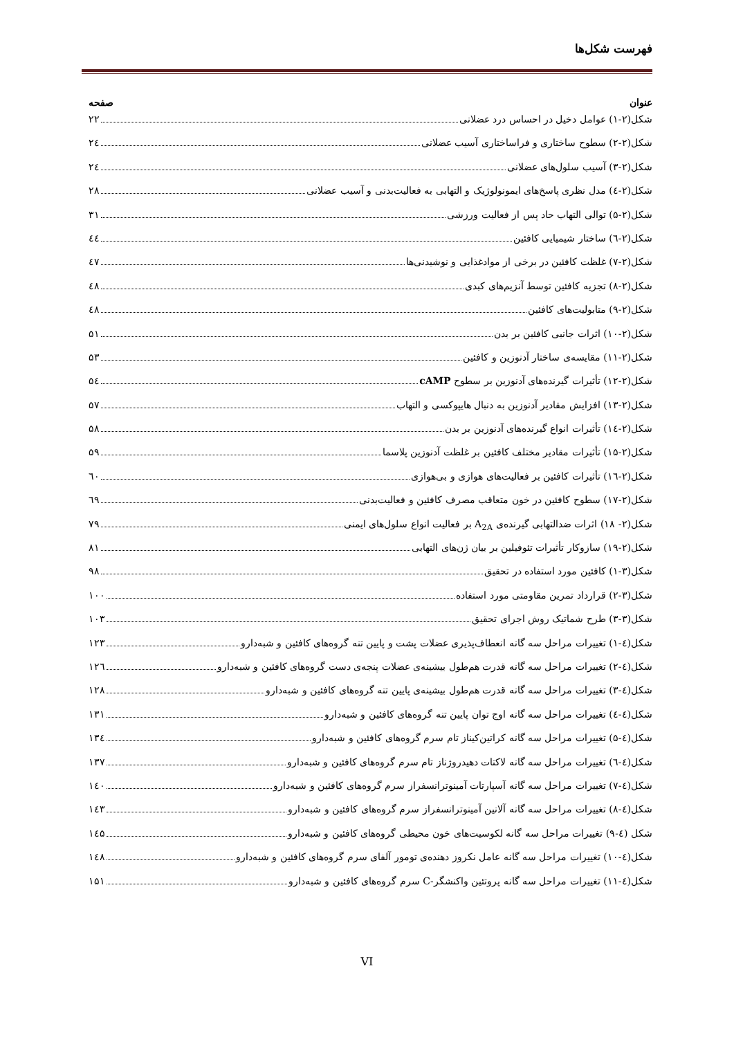فهرست شکل‌ها
عنوان صفحه
شکل(۲-۱) عوامل دخیل در احساس درد عضلانی ۲۲
شکل(۲-۲) سطوح ساختاری و فراساختاری آسیب عضلانی ۲٤
شکل(۲-۳) آسیب سلول‌های عضلانی ۲٤
شکل(۲-٤) مدل نظری پاسخ‌های ایمونولوژیک و التهابی به فعالیت‌بدنی و آسیب عضلانی ۲۸
شکل(۲-۵) توالی التهاب حاد پس از فعالیت ورزشی ۳۱
شکل(۲-٦) ساختار شیمیایی کافئین ٤٤
شکل(۲-۷) غلظت کافئین در برخی از موادغذایی و نوشیدنی‌ها ٤۷
شکل(۲-۸) تجزیه کافئین توسط آنزیم‌های کبدی ٤۸
شکل(۲-۹) متابولیت‌های کافئین ٤۸
شکل(۲-۱۰) اثرات جانبی کافئین بر بدن ۵۱
شکل(۲-۱۱) مقایسه‌ی ساختار آدنوزین و کافئین ۵۳
شکل(۲-۱۲) تأثیرات گیرنده‌های آدنوزین بر سطوح cAMP ۵٤
شکل(۲-۱۳) افزایش مقادیر آدنوزین به دنبال هایپوکسی و التهاب ۵۷
شکل(۲-۱٤) تأثیرات انواع گیرنده‌های آدنوزین بر بدن ۵۸
شکل(۲-۱۵) تأثیرات مقادیر مختلف کافئین بر غلظت آدنوزین پلاسما ۵۹
شکل(۲-۱٦) تأثیرات کافئین بر فعالیت‌های هوازی و بی‌هوازی ٦۰
شکل(۲-۱۷) سطوح کافئین در خون متعاقب مصرف کافئین و فعالیت‌بدنی ٦۹
شکل(۲- ۱۸) اثرات ضدالتهابی گیرنده‌ی A<sub>2A</sub> بر فعالیت انواع سلول‌های ایمنی ۷۹
شکل(۲-۱۹) سازوکار تأثیرات تئوفیلین بر بیان ژن‌های التهابی ۸۱
شکل(۳-۱) کافئین مورد استفاده در تحقیق ۹۸
شکل(۳-۲) قرارداد تمرین مقاومتی مورد استفاده ۱۰۰
شکل(۳-۳) طرح شماتیک روش اجرای تحقیق ۱۰۳
شکل(٤-۱) تغییرات مراحل سه گانه انعطاف‌پذیری عضلات پشت و پایین تنه گروه‌های کافئین و شبه‌دارو ۱۲۳
شکل(٤-۲) تغییرات مراحل سه گانه قدرت هم‌طول بیشینه‌ی عضلات پنجه‌ی دست گروه‌های کافئین و شبه‌دارو ۱۲٦
شکل(٤-۳) تغییرات مراحل سه گانه قدرت هم‌طول بیشینه‌ی پایین تنه گروه‌های کافئین و شبه‌دارو ۱۲۸
شکل(٤-٤) تغییرات مراحل سه گانه اوج توان پایین تنه گروه‌های کافئین و شبه‌دارو ۱۳۱
شکل(٤-۵) تغییرات مراحل سه گانه کراتین‌کیناز تام سرم گروه‌های کافئین و شبه‌دارو ۱۳٤
شکل(٤-٦) تغییرات مراحل سه گانه لاکتات دهیدروژناز تام سرم گروه‌های کافئین و شبه‌دارو ۱۳۷
شکل(٤-۷) تغییرات مراحل سه گانه آسپارتات آمینوترانسفراز سرم گروه‌های کافئین و شبه‌دارو ۱٤۰
شکل(٤-۸) تغییرات مراحل سه گانه آلانین آمینوترانسفراز سرم گروه‌های کافئین و شبه‌دارو ۱٤۳
شکل (٤-۹) تغییرات مراحل سه گانه لکوسیت‌های خون محیطی گروه‌های کافئین و شبه‌دارو ۱٤۵
شکل(٤-۱۰) تغییرات مراحل سه گانه عامل نکروز دهنده‌ی تومور آلفای سرم گروه‌های کافئین و شبه‌دارو ۱٤۸
شکل(٤-۱۱) تغییرات مراحل سه گانه پروتئین واکنشگر-C سرم گروه‌های کافئین و شبه‌دارو ۱۵۱
VI